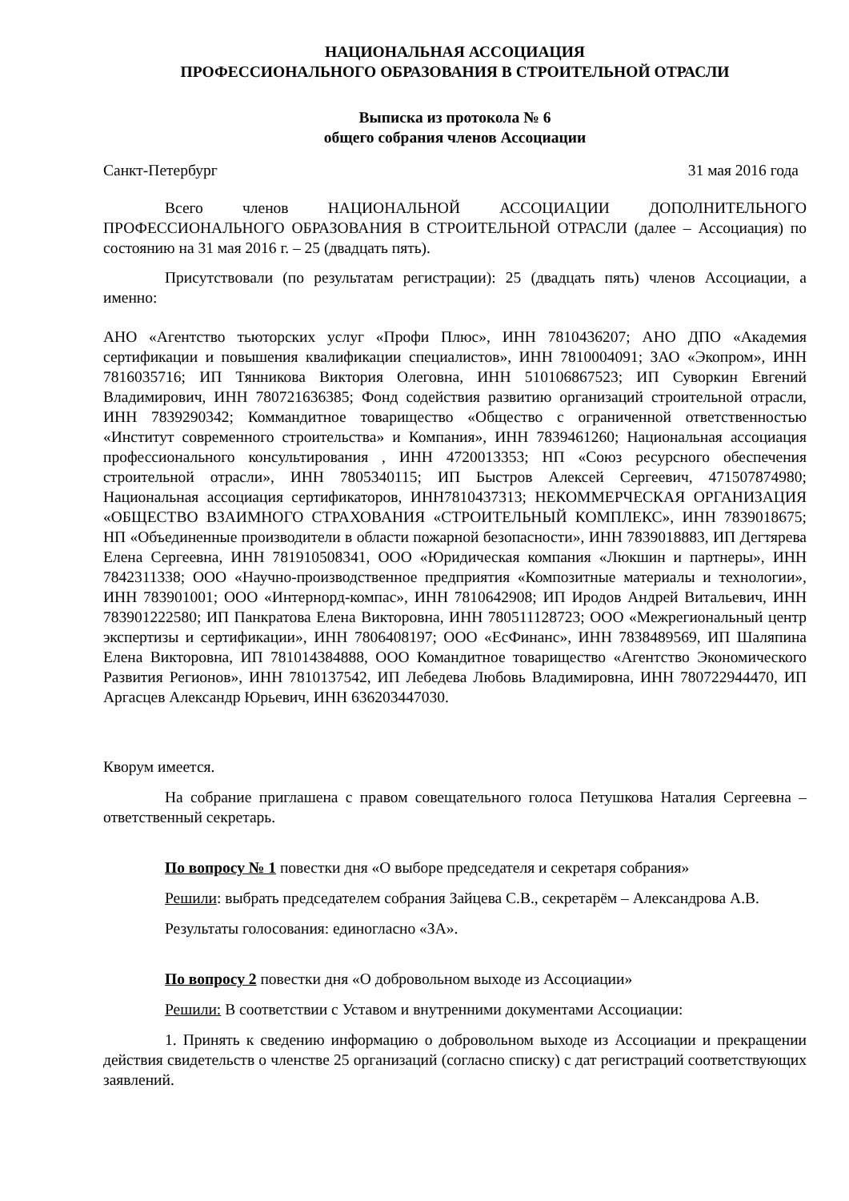НАЦИОНАЛЬНАЯ АССОЦИАЦИЯ
ПРОФЕССИОНАЛЬНОГО ОБРАЗОВАНИЯ В СТРОИТЕЛЬНОЙ ОТРАСЛИ
Выписка из протокола № 6
общего собрания членов Ассоциации
Санкт-Петербург 31 мая 2016 года
Всего членов НАЦИОНАЛЬНОЙ АССОЦИАЦИИ ДОПОЛНИТЕЛЬНОГО ПРОФЕССИОНАЛЬНОГО ОБРАЗОВАНИЯ В СТРОИТЕЛЬНОЙ ОТРАСЛИ (далее – Ассоциация) по состоянию на 31 мая 2016 г. – 25 (двадцать пять).
Присутствовали (по результатам регистрации): 25 (двадцать пять) членов Ассоциации, а именно:
АНО «Агентство тьюторских услуг «Профи Плюс», ИНН 7810436207; АНО ДПО «Академия сертификации и повышения квалификации специалистов», ИНН 7810004091; ЗАО «Экопром», ИНН 7816035716; ИП Тянникова Виктория Олеговна, ИНН 510106867523; ИП Суворкин Евгений Владимирович, ИНН 780721636385; Фонд содействия развитию организаций строительной отрасли, ИНН 7839290342; Коммандитное товарищество «Общество с ограниченной ответственностью «Институт современного строительства» и Компания», ИНН 7839461260; Национальная ассоциация профессионального консультирования , ИНН 4720013353; НП «Союз ресурсного обеспечения строительной отрасли», ИНН 7805340115; ИП Быстров Алексей Сергеевич, 471507874980; Национальная ассоциация сертификаторов, ИНН7810437313; НЕКОММЕРЧЕСКАЯ ОРГАНИЗАЦИЯ «ОБЩЕСТВО ВЗАИМНОГО СТРАХОВАНИЯ «СТРОИТЕЛЬНЫЙ КОМПЛЕКС», ИНН 7839018675; НП «Объединенные производители в области пожарной безопасности», ИНН 7839018883, ИП Дегтярева Елена Сергеевна, ИНН 781910508341, ООО «Юридическая компания «Люкшин и партнеры», ИНН 7842311338; ООО «Научно-производственное предприятия «Композитные материалы и технологии», ИНН 783901001; ООО «Интернорд-компас», ИНН 7810642908; ИП Иродов Андрей Витальевич, ИНН 783901222580; ИП Панкратова Елена Викторовна, ИНН 780511128723; ООО «Межрегиональный центр экспертизы и сертификации», ИНН 7806408197; ООО «ЕсФинанс», ИНН 7838489569, ИП Шаляпина Елена Викторовна, ИП 781014384888, ООО Командитное товарищество «Агентство Экономического Развития Регионов», ИНН 7810137542, ИП Лебедева Любовь Владимировна, ИНН 780722944470, ИП Аргасцев Александр Юрьевич, ИНН 636203447030.
Кворум имеется.
На собрание приглашена с правом совещательного голоса Петушкова Наталия Сергеевна – ответственный секретарь.
По вопросу № 1 повестки дня «О выборе председателя и секретаря собрания»
Решили: выбрать председателем собрания Зайцева С.В., секретарём – Александрова А.В.
Результаты голосования: единогласно «ЗА».
По вопросу 2 повестки дня «О добровольном выходе из Ассоциации»
Решили: В соответствии с Уставом и внутренними документами Ассоциации:
1. Принять к сведению информацию о добровольном выходе из Ассоциации и прекращении действия свидетельств о членстве 25 организаций (согласно списку) с дат регистраций соответствующих заявлений.